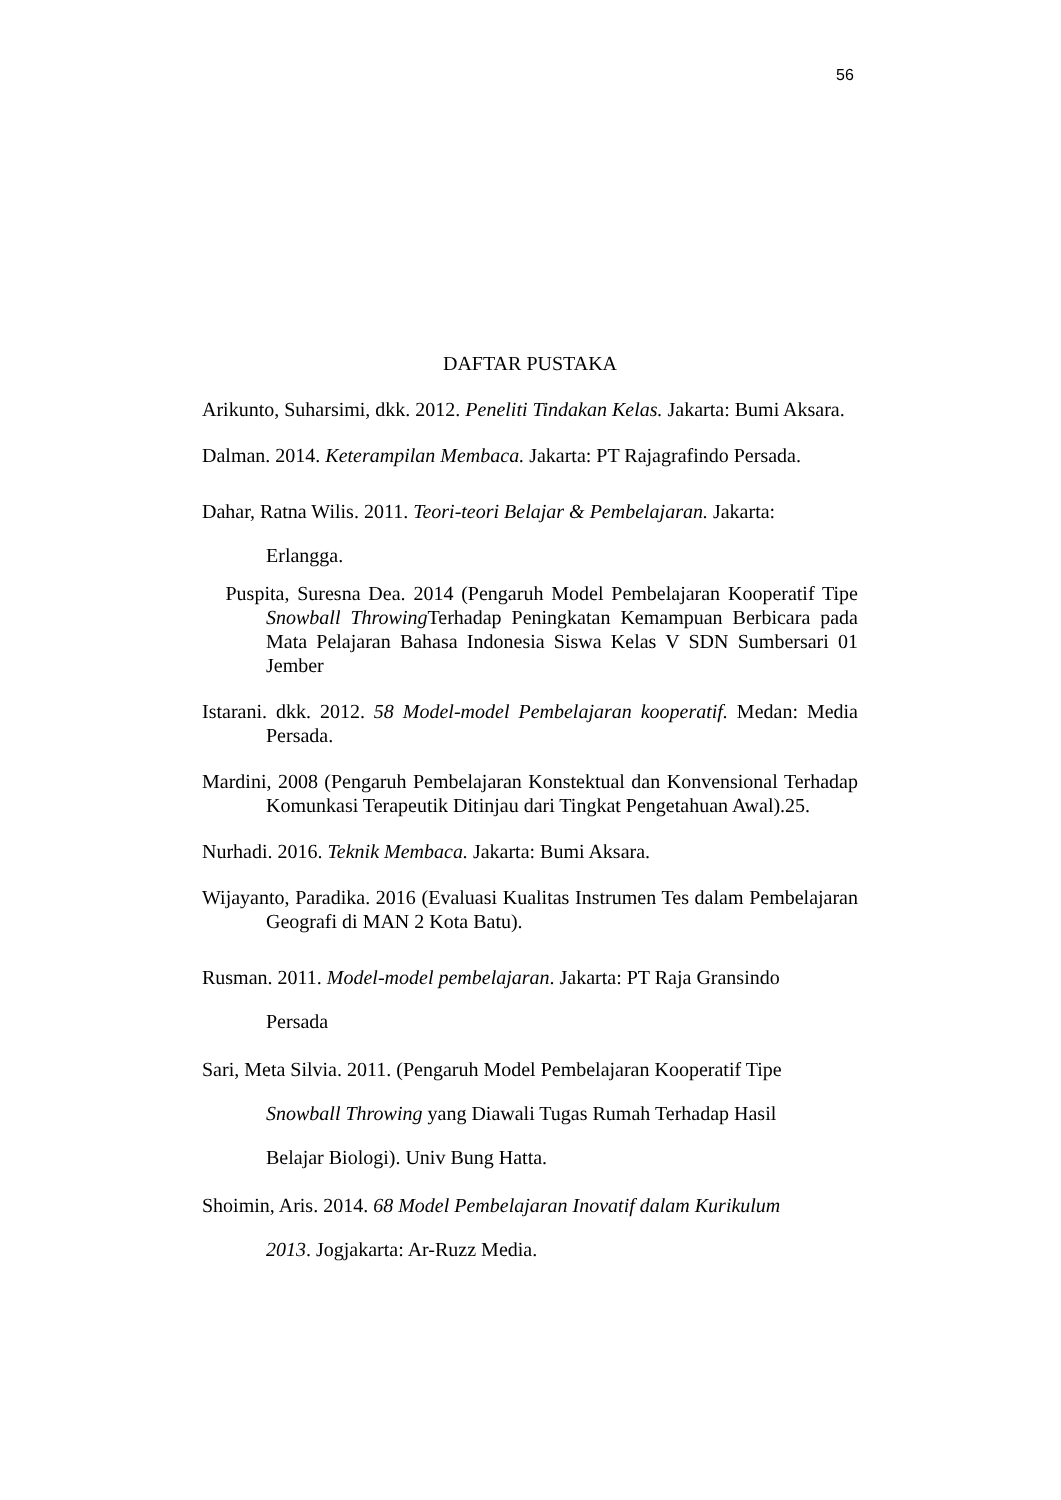56
DAFTAR PUSTAKA
Arikunto, Suharsimi, dkk. 2012. Peneliti Tindakan Kelas. Jakarta: Bumi Aksara.
Dalman. 2014. Keterampilan Membaca. Jakarta: PT Rajagrafindo Persada.
Dahar, Ratna Wilis. 2011. Teori-teori Belajar & Pembelajaran. Jakarta:
Erlangga.
Puspita, Suresna Dea. 2014 (Pengaruh Model Pembelajaran Kooperatif Tipe Snowball Throwing Terhadap Peningkatan Kemampuan Berbicara pada Mata Pelajaran Bahasa Indonesia Siswa Kelas V SDN Sumbersari 01 Jember
Istarani. dkk. 2012. 58 Model-model Pembelajaran kooperatif. Medan: Media Persada.
Mardini, 2008 (Pengaruh Pembelajaran Konstektual dan Konvensional Terhadap Komunkasi Terapeutik Ditinjau dari Tingkat Pengetahuan Awal).25.
Nurhadi. 2016. Teknik Membaca. Jakarta: Bumi Aksara.
Wijayanto, Paradika. 2016 (Evaluasi Kualitas Instrumen Tes dalam Pembelajaran Geografi di MAN 2 Kota Batu).
Rusman. 2011. Model-model pembelajaran. Jakarta: PT Raja Gransindo
Persada
Sari, Meta Silvia. 2011. (Pengaruh Model Pembelajaran Kooperatif Tipe
Snowball Throwing yang Diawali Tugas Rumah Terhadap Hasil
Belajar Biologi). Univ Bung Hatta.
Shoimin, Aris. 2014. 68 Model Pembelajaran Inovatif dalam Kurikulum
2013. Jogjakarta: Ar-Ruzz Media.